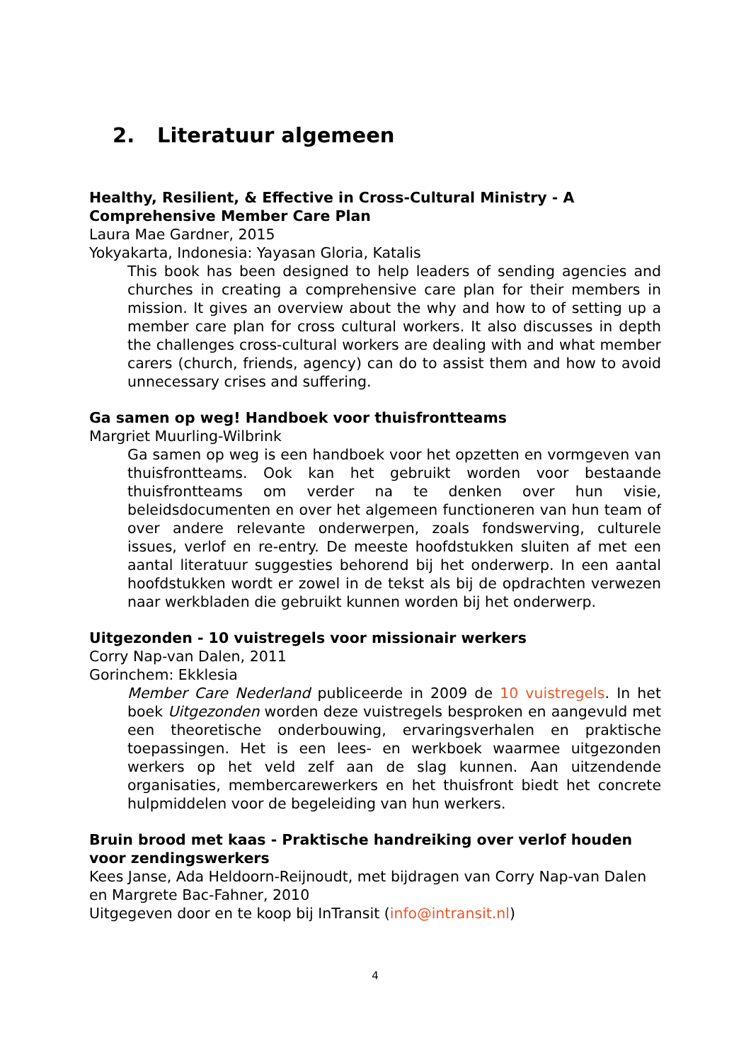2. Literatuur algemeen
Healthy, Resilient, & Effective in Cross-Cultural Ministry - A Comprehensive Member Care Plan
Laura Mae Gardner, 2015
Yokyakarta, Indonesia: Yayasan Gloria, Katalis
This book has been designed to help leaders of sending agencies and churches in creating a comprehensive care plan for their members in mission. It gives an overview about the why and how to of setting up a member care plan for cross cultural workers. It also discusses in depth the challenges cross-cultural workers are dealing with and what member carers (church, friends, agency) can do to assist them and how to avoid unnecessary crises and suffering.
Ga samen op weg! Handboek voor thuisfrontteams
Margriet Muurling-Wilbrink
Ga samen op weg is een handboek voor het opzetten en vormgeven van thuisfrontteams. Ook kan het gebruikt worden voor bestaande thuisfrontteams om verder na te denken over hun visie, beleidsdocumenten en over het algemeen functioneren van hun team of over andere relevante onderwerpen, zoals fondswerving, culturele issues, verlof en re-entry. De meeste hoofdstukken sluiten af met een aantal literatuur suggesties behorend bij het onderwerp. In een aantal hoofdstukken wordt er zowel in de tekst als bij de opdrachten verwezen naar werkbladen die gebruikt kunnen worden bij het onderwerp.
Uitgezonden - 10 vuistregels voor missionair werkers
Corry Nap-van Dalen, 2011
Gorinchem: Ekklesia
Member Care Nederland publiceerde in 2009 de 10 vuistregels. In het boek Uitgezonden worden deze vuistregels besproken en aangevuld met een theoretische onderbouwing, ervaringsverhalen en praktische toepassingen. Het is een lees- en werkboek waarmee uitgezonden werkers op het veld zelf aan de slag kunnen. Aan uitzendende organisaties, membercarewerkers en het thuisfront biedt het concrete hulpmiddelen voor de begeleiding van hun werkers.
Bruin brood met kaas - Praktische handreiking over verlof houden voor zendingswerkers
Kees Janse, Ada Heldoorn-Reijnoudt, met bijdragen van Corry Nap-van Dalen en Margrete Bac-Fahner, 2010
Uitgegeven door en te koop bij InTransit (info@intransit.nl)
4